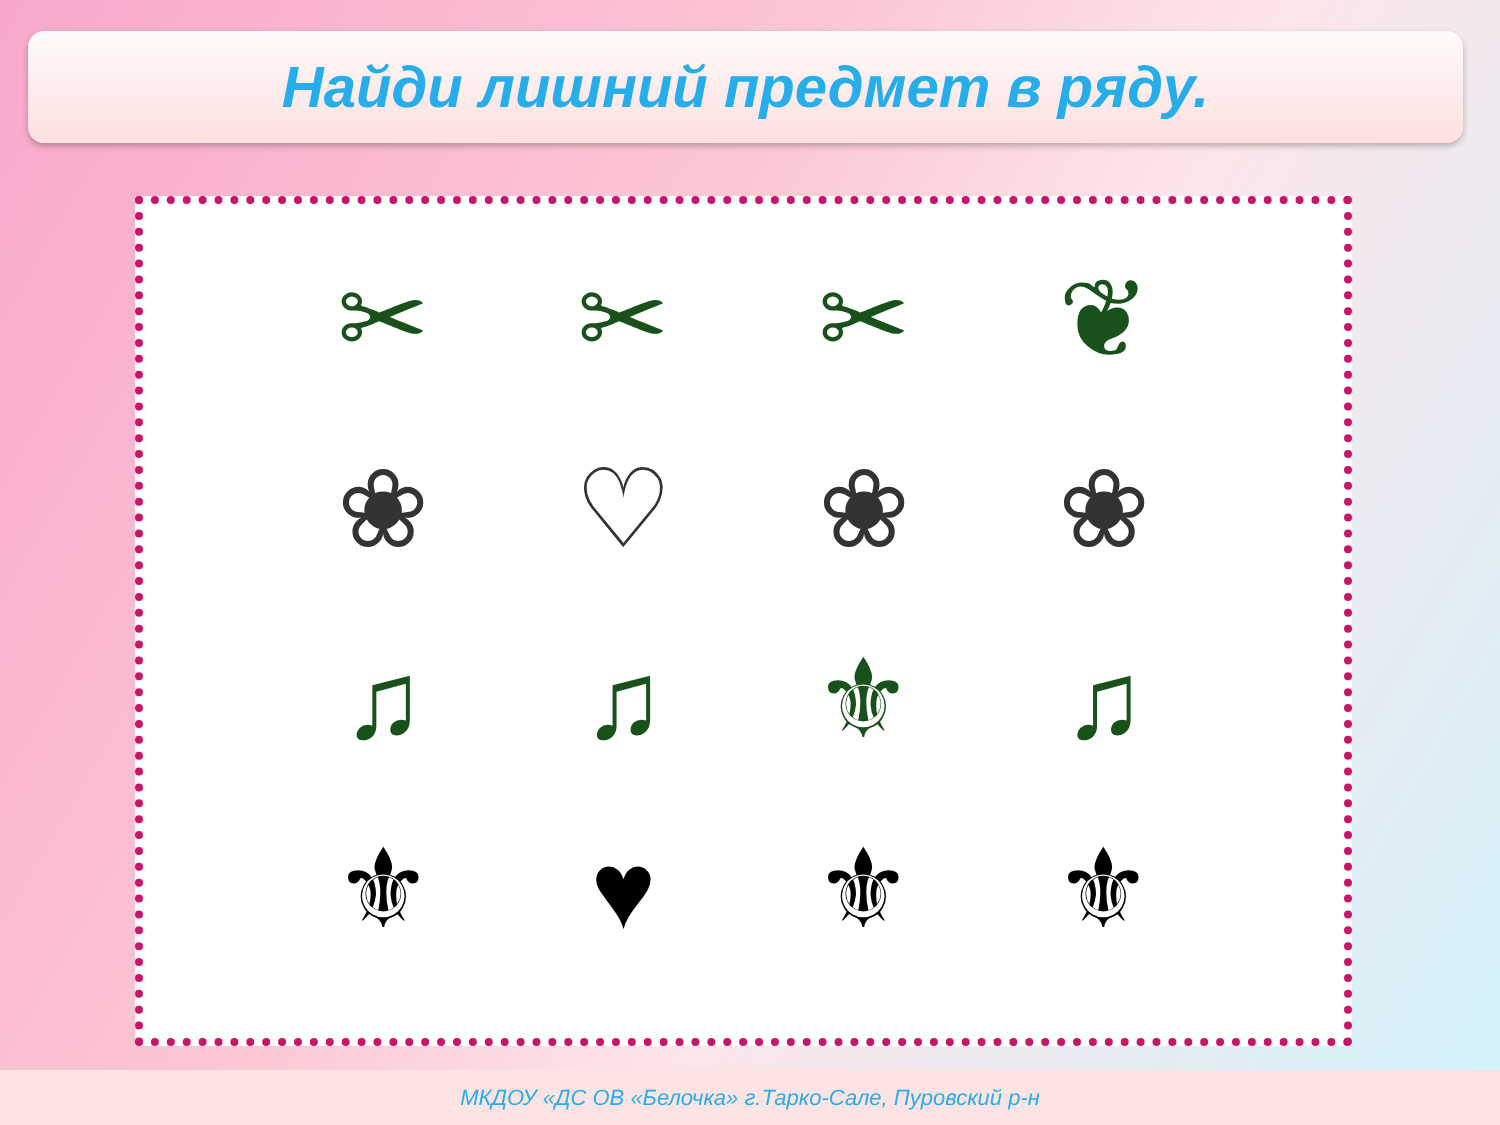Найди лишний предмет в ряду.
✂
✂
✂
❦
❀
♡
❀
❀
♫
♫
⚜
♫
⚜
♥
⚜
⚜
МКДОУ «ДС ОВ «Белочка» г.Тарко-Сале, Пуровский р-н